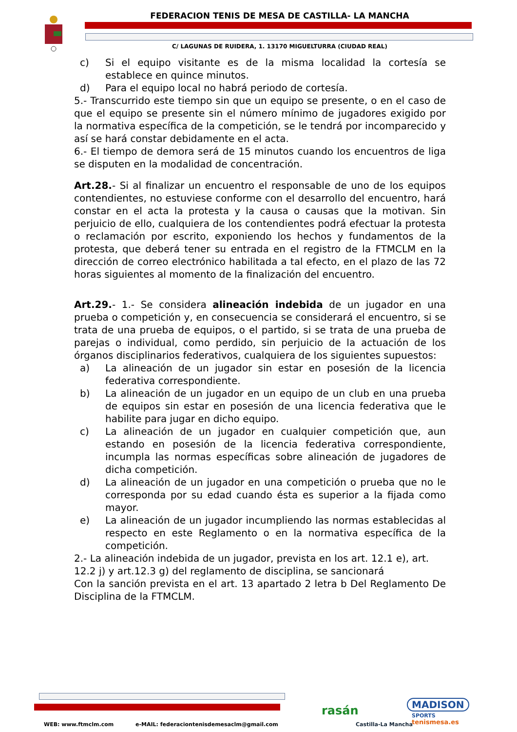FEDERACION TENIS DE MESA DE CASTILLA- LA MANCHA
C/ LAGUNAS DE RUIDERA, 1. 13170 MIGUELTURRA (CIUDAD REAL)
c) Si el equipo visitante es de la misma localidad la cortesía se establece en quince minutos.
d) Para el equipo local no habrá periodo de cortesía.
5.- Transcurrido este tiempo sin que un equipo se presente, o en el caso de que el equipo se presente sin el número mínimo de jugadores exigido por la normativa específica de la competición, se le tendrá por incomparecido y así se hará constar debidamente en el acta.
6.- El tiempo de demora será de 15 minutos cuando los encuentros de liga se disputen en la modalidad de concentración.
Art.28.- Si al finalizar un encuentro el responsable de uno de los equipos contendientes, no estuviese conforme con el desarrollo del encuentro, hará constar en el acta la protesta y la causa o causas que la motivan. Sin perjuicio de ello, cualquiera de los contendientes podrá efectuar la protesta o reclamación por escrito, exponiendo los hechos y fundamentos de la protesta, que deberá tener su entrada en el registro de la FTMCLM en la dirección de correo electrónico habilitada a tal efecto, en el plazo de las 72 horas siguientes al momento de la finalización del encuentro.
Art.29.- 1.- Se considera alineación indebida de un jugador en una prueba o competición y, en consecuencia se considerará el encuentro, si se trata de una prueba de equipos, o el partido, si se trata de una prueba de parejas o individual, como perdido, sin perjuicio de la actuación de los órganos disciplinarios federativos, cualquiera de los siguientes supuestos:
a) La alineación de un jugador sin estar en posesión de la licencia federativa correspondiente.
b) La alineación de un jugador en un equipo de un club en una prueba de equipos sin estar en posesión de una licencia federativa que le habilite para jugar en dicho equipo.
c) La alineación de un jugador en cualquier competición que, aun estando en posesión de la licencia federativa correspondiente, incumpla las normas específicas sobre alineación de jugadores de dicha competición.
d) La alineación de un jugador en una competición o prueba que no le corresponda por su edad cuando ésta es superior a la fijada como mayor.
e) La alineación de un jugador incumpliendo las normas establecidas al respecto en este Reglamento o en la normativa específica de la competición.
2.- La alineación indebida de un jugador, prevista en los art. 12.1 e), art. 12.2 j) y art.12.3 g) del reglamento de disciplina, se sancionará
Con la sanción prevista en el art. 13 apartado 2 letra b Del Reglamento De Disciplina de la FTMCLM.
WEB: www.ftmclm.com
e-MAIL: federaciontenisdemesaclm@gmail.com
rasán
Castilla-La Mancha
MADISON
SPORTS
tenismesa.es